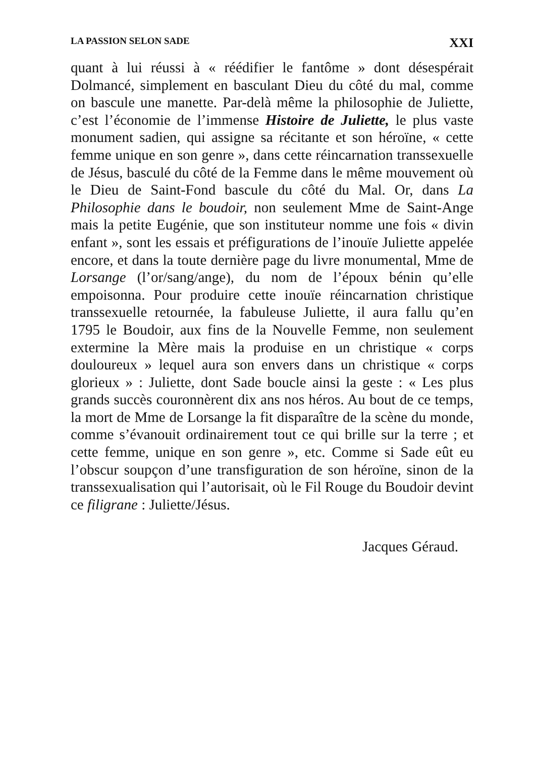LA PASSION SELON SADE XXI
quant à lui réussi à « réédifier le fantôme » dont désespérait Dolmancé, simplement en basculant Dieu du côté du mal, comme on bascule une manette. Par-delà même la philosophie de Juliette, c’est l’économie de l’immense Histoire de Juliette, le plus vaste monument sadien, qui assigne sa récitante et son héroïne, « cette femme unique en son genre », dans cette réincarnation transsexuelle de Jésus, basculé du côté de la Femme dans le même mouvement où le Dieu de Saint-Fond bascule du côté du Mal. Or, dans La Philosophie dans le boudoir, non seulement Mme de Saint-Ange mais la petite Eugénie, que son instituteur nomme une fois « divin enfant », sont les essais et préfigurations de l’inouïe Juliette appelée encore, et dans la toute dernière page du livre monumental, Mme de Lorsange (l’or/sang/ange), du nom de l’époux bénin qu’elle empoisonna. Pour produire cette inouïe réincarnation christique transsexuelle retournée, la fabuleuse Juliette, il aura fallu qu’en 1795 le Boudoir, aux fins de la Nouvelle Femme, non seulement extermine la Mère mais la produise en un christique « corps douloureux » lequel aura son envers dans un christique « corps glorieux » : Juliette, dont Sade boucle ainsi la geste : « Les plus grands succès couronnèrent dix ans nos héros. Au bout de ce temps, la mort de Mme de Lorsange la fit disparaître de la scène du monde, comme s’évanouit ordinairement tout ce qui brille sur la terre ; et cette femme, unique en son genre », etc. Comme si Sade eût eu l’obscur soupçon d’une transfiguration de son héroïne, sinon de la transsexualisation qui l’autorisait, où le Fil Rouge du Boudoir devint ce filigrane : Juliette/Jésus.
Jacques Géraud.